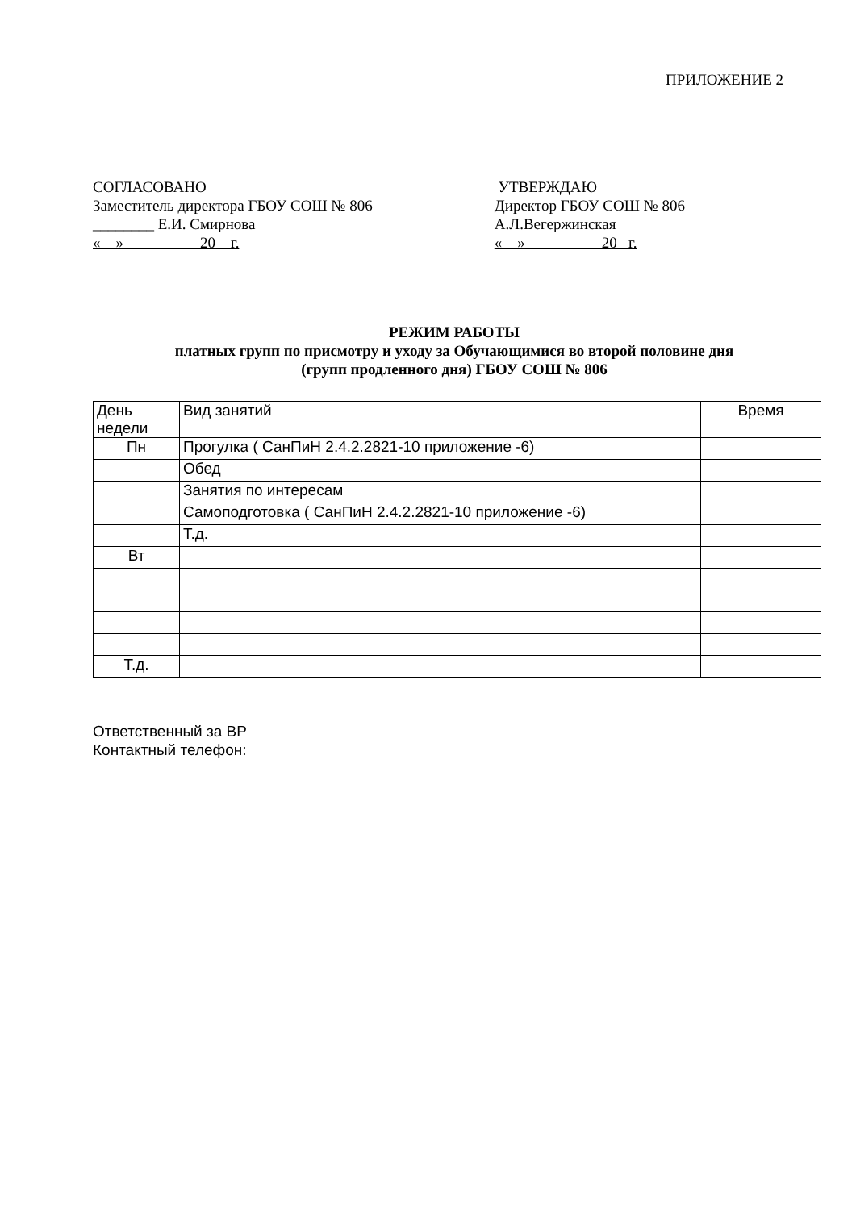ПРИЛОЖЕНИЕ 2
СОГЛАСОВАНО
Заместитель директора ГБОУ СОШ № 806
________ Е.И. Смирнова
« » 20 г.
УТВЕРЖДАЮ
Директор ГБОУ СОШ № 806
А.Л.Вегержинская
« » 20 г.
РЕЖИМ РАБОТЫ
платных групп по присмотру и уходу за Обучающимися во второй половине дня
(групп продленного дня) ГБОУ СОШ № 806
| День недели | Вид занятий | Время |
| Пн | Прогулка ( СанПиН 2.4.2.2821-10 приложение -6) | |
| | Обед | |
| | Занятия по интересам | |
| | Самоподготовка ( СанПиН 2.4.2.2821-10 приложение -6) | |
| | Т.д. | |
| Вт | | |
| Т.д. | | |
Ответственный за ВР
Контактный телефон: